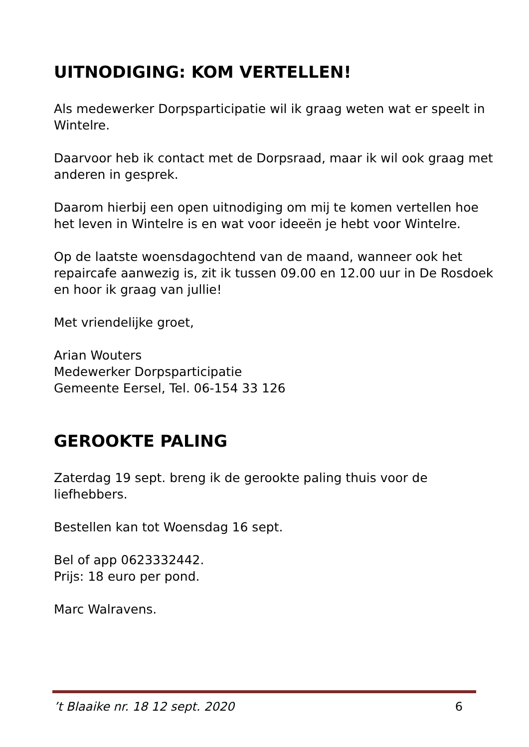UITNODIGING: KOM VERTELLEN!
Als medewerker Dorpsparticipatie wil ik graag weten wat er speelt in Wintelre.
Daarvoor heb ik contact met de Dorpsraad, maar ik wil ook graag met anderen in gesprek.
Daarom hierbij een open uitnodiging om mij te komen vertellen hoe het leven in Wintelre is en wat voor ideeën je hebt voor Wintelre.
Op de laatste woensdagochtend van de maand, wanneer ook het repaircafe aanwezig is, zit ik tussen 09.00 en 12.00 uur in De Rosdoek en hoor ik graag van jullie!
Met vriendelijke groet,
Arian Wouters
Medewerker Dorpsparticipatie
Gemeente Eersel, Tel. 06-154 33 126
GEROOKTE PALING
Zaterdag 19 sept. breng ik de gerookte paling thuis voor de liefhebbers.
Bestellen kan tot Woensdag 16 sept.
Bel of app 0623332442.
Prijs: 18 euro per pond.
Marc Walravens.
’t Blaaike nr. 18 12 sept. 2020 6